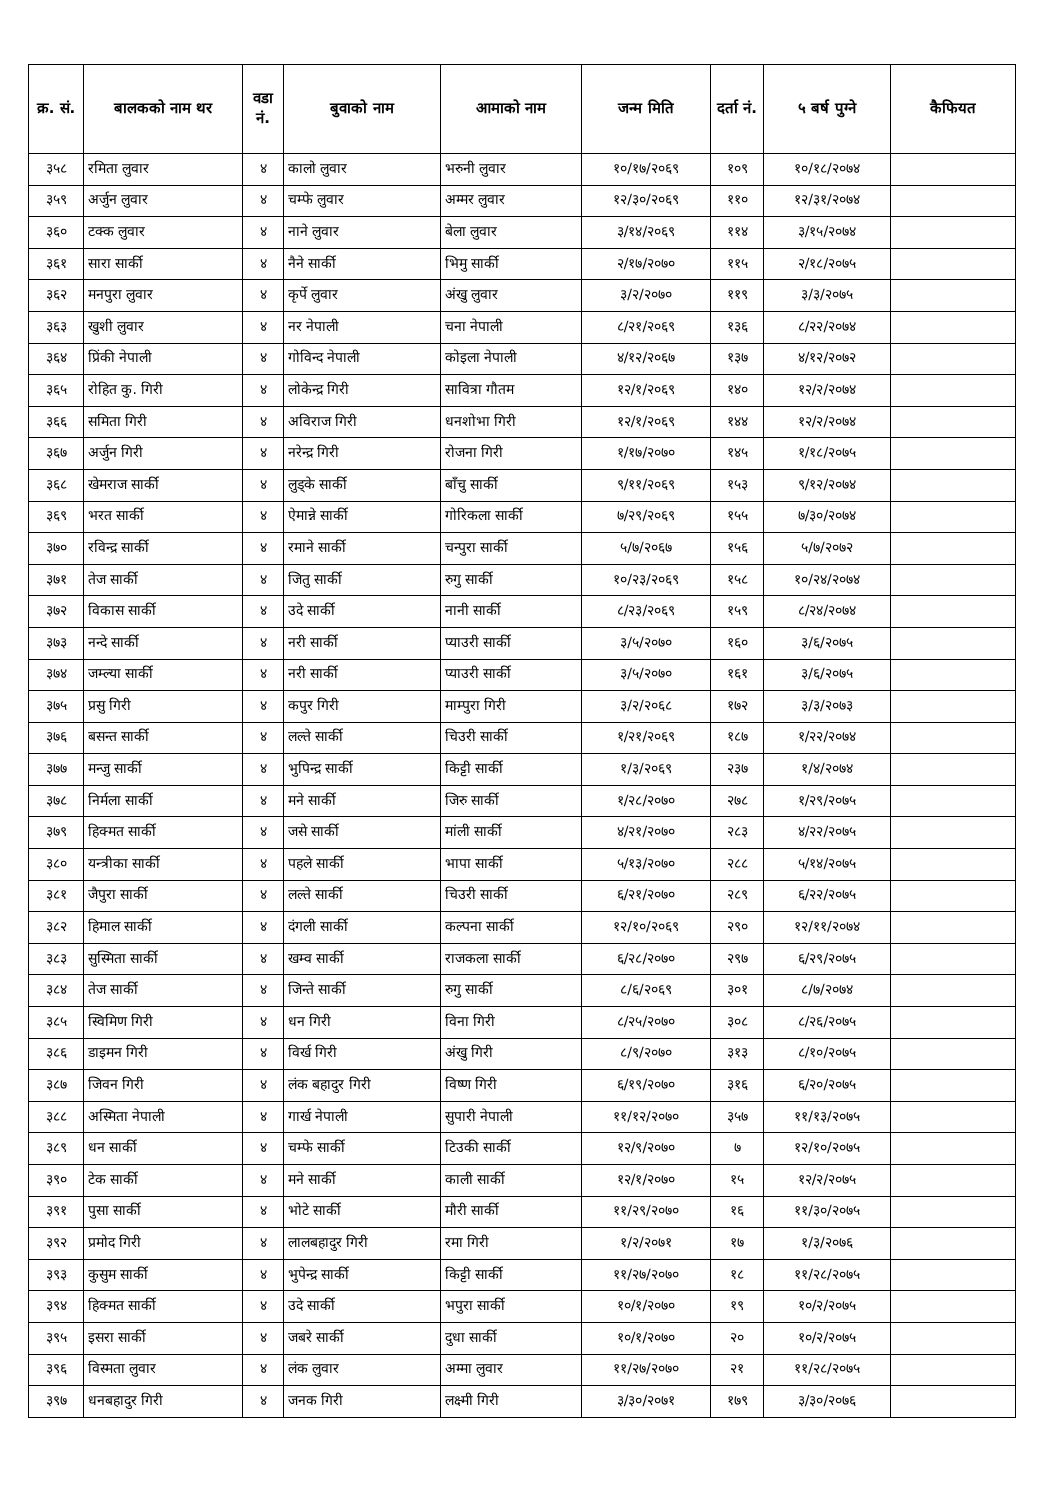| क्र. सं. | बालकको नाम थर | वडा नं. | बुवाको नाम | आमाको नाम | जन्म मिति | दर्ता नं. | ५ बर्ष पुग्ने | कैफियत |
| --- | --- | --- | --- | --- | --- | --- | --- | --- |
| ३५८ | रमिता लुवार | ४ | कालो लुवार | भरुनी लुवार | १०/१७/२०६९ | १०९ | १०/१८/२०७४ | |
| ३५९ | अर्जुन लुवार | ४ | चम्फे लुवार | अम्मर लुवार | १२/३०/२०६९ | ११० | १२/३१/२०७४ | |
| ३६० | टक्क लुवार | ४ | नाने लुवार | बेला लुवार | ३/१४/२०६९ | ११४ | ३/१५/२०७४ | |
| ३६१ | सारा सार्की | ४ | नैने सार्की | भिमु सार्की | २/१७/२०७० | ११५ | २/१८/२०७५ | |
| ३६२ | मनपुरा लुवार | ४ | कृर्पे लुवार | अंखु लुवार | ३/२/२०७० | ११९ | ३/३/२०७५ | |
| ३६३ | खुशी लुवार | ४ | नर नेपाली | चना नेपाली | ८/२१/२०६९ | १३६ | ८/२२/२०७४ | |
| ३६४ | प्रिंकी नेपाली | ४ | गोविन्द नेपाली | कोइला नेपाली | ४/१२/२०६७ | १३७ | ४/१२/२०७२ | |
| ३६५ | रोहित कु. गिरी | ४ | लोकेन्द्र गिरी | सावित्रा गौतम | १२/१/२०६९ | १४० | १२/२/२०७४ | |
| ३६६ | समिता गिरी | ४ | अविराज गिरी | धनशोभा गिरी | १२/१/२०६९ | १४४ | १२/२/२०७४ | |
| ३६७ | अर्जुन गिरी | ४ | नरेन्द्र गिरी | रोजना गिरी | १/१७/२०७० | १४५ | १/१८/२०७५ | |
| ३६८ | खेमराज सार्की | ४ | लुड्के सार्की | बाँचु सार्की | ९/११/२०६९ | १५३ | ९/१२/२०७४ | |
| ३६९ | भरत सार्की | ४ | ऐमान्ने सार्की | गोरिकला सार्की | ७/२९/२०६९ | १५५ | ७/३०/२०७४ | |
| ३७० | रविन्द्र सार्की | ४ | रमाने सार्की | चन्पुरा सार्की | ५/७/२०६७ | १५६ | ५/७/२०७२ | |
| ३७१ | तेज सार्की | ४ | जितु सार्की | रुगु सार्की | १०/२३/२०६९ | १५८ | १०/२४/२०७४ | |
| ३७२ | विकास सार्की | ४ | उदे सार्की | नानी सार्की | ८/२३/२०६९ | १५९ | ८/२४/२०७४ | |
| ३७३ | नन्दे सार्की | ४ | नरी सार्की | प्याउरी सार्की | ३/५/२०७० | १६० | ३/६/२०७५ | |
| ३७४ | जम्ल्या सार्की | ४ | नरी सार्की | प्याउरी सार्की | ३/५/२०७० | १६१ | ३/६/२०७५ | |
| ३७५ | प्रसु गिरी | ४ | कपुर गिरी | माम्पुरा गिरी | ३/२/२०६८ | १७२ | ३/३/२०७३ | |
| ३७६ | बसन्त सार्की | ४ | लल्ते सार्की | चिउरी सार्की | १/२१/२०६९ | १८७ | १/२२/२०७४ | |
| ३७७ | मन्जु सार्की | ४ | भुपिन्द्र सार्की | किट्टी सार्की | १/३/२०६९ | २३७ | १/४/२०७४ | |
| ३७८ | निर्मला सार्की | ४ | मने सार्की | जिरु सार्की | १/२८/२०७० | २७८ | १/२९/२०७५ | |
| ३७९ | हिक्मत सार्की | ४ | जसे सार्की | मांली सार्की | ४/२१/२०७० | २८३ | ४/२२/२०७५ | |
| ३८० | यन्त्रीका सार्की | ४ | पहले सार्की | भापा सार्की | ५/१३/२०७० | २८८ | ५/१४/२०७५ | |
| ३८१ | जैपुरा सार्की | ४ | लल्ते सार्की | चिउरी सार्की | ६/२१/२०७० | २८९ | ६/२२/२०७५ | |
| ३८२ | हिमाल सार्की | ४ | दंगली सार्की | कल्पना सार्की | १२/१०/२०६९ | २९० | १२/११/२०७४ | |
| ३८३ | सुस्मिता सार्की | ४ | खम्व सार्की | राजकला सार्की | ६/२८/२०७० | २९७ | ६/२९/२०७५ | |
| ३८४ | तेज सार्की | ४ | जिन्ते सार्की | रुगु सार्की | ८/६/२०६९ | ३०१ | ८/७/२०७४ | |
| ३८५ | स्विमिण गिरी | ४ | धन गिरी | विना गिरी | ८/२५/२०७० | ३०८ | ८/२६/२०७५ | |
| ३८६ | डाइमन गिरी | ४ | विर्ख गिरी | अंखु गिरी | ८/९/२०७० | ३१३ | ८/१०/२०७५ | |
| ३८७ | जिवन गिरी | ४ | लंक बहादुर गिरी | विष्ण गिरी | ६/१९/२०७० | ३१६ | ६/२०/२०७५ | |
| ३८८ | अस्मिता नेपाली | ४ | गार्ख नेपाली | सुपारी नेपाली | ११/१२/२०७० | ३५७ | ११/१३/२०७५ | |
| ३८९ | धन सार्की | ४ | चम्फे सार्की | टिउकी सार्की | १२/९/२०७० | ७ | १२/१०/२०७५ | |
| ३९० | टेक सार्की | ४ | मने सार्की | काली सार्की | १२/१/२०७० | १५ | १२/२/२०७५ | |
| ३९१ | पुसा सार्की | ४ | भोटे सार्की | मौरी सार्की | ११/२९/२०७० | १६ | ११/३०/२०७५ | |
| ३९२ | प्रमोद गिरी | ४ | लालबहादुर गिरी | रमा गिरी | १/२/२०७१ | १७ | १/३/२०७६ | |
| ३९३ | कुसुम सार्की | ४ | भुपेन्द्र सार्की | किट्टी सार्की | ११/२७/२०७० | १८ | ११/२८/२०७५ | |
| ३९४ | हिक्मत सार्की | ४ | उदे सार्की | भपुरा सार्की | १०/१/२०७० | १९ | १०/२/२०७५ | |
| ३९५ | इसरा सार्की | ४ | जबरे सार्की | दुधा सार्की | १०/१/२०७० | २० | १०/२/२०७५ | |
| ३९६ | विस्मता लुवार | ४ | लंक लुवार | अम्मा लुवार | ११/२७/२०७० | २१ | ११/२८/२०७५ | |
| ३९७ | धनबहादुर गिरी | ४ | जनक गिरी | लक्ष्मी गिरी | ३/३०/२०७१ | १७९ | ३/३०/२०७६ | |